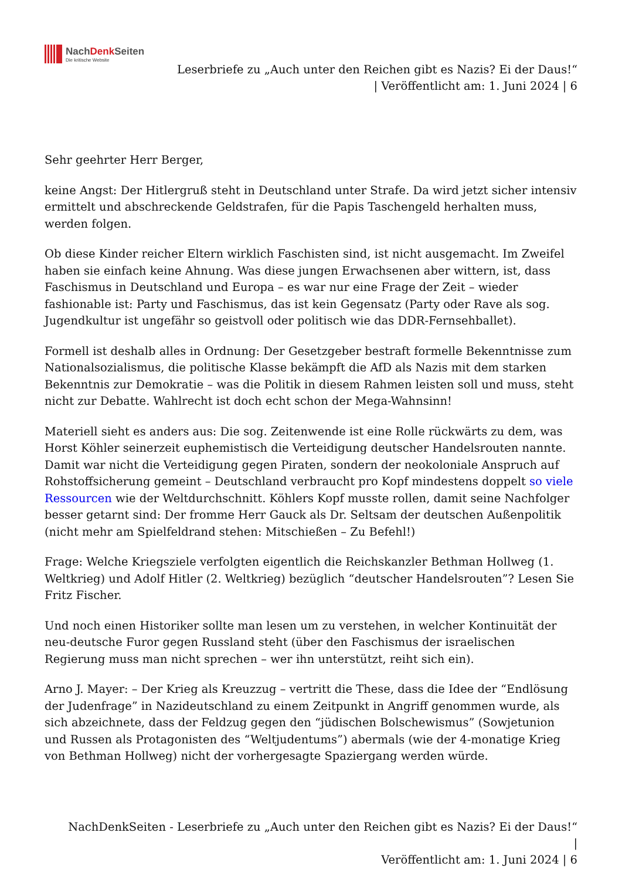NachDenk Seiten
Die kritische Website
Leserbriefe zu „Auch unter den Reichen gibt es Nazis? Ei der Daus!“
| Veröffentlicht am: 1. Juni 2024 | 6
Sehr geehrter Herr Berger,
keine Angst: Der Hitlergruß steht in Deutschland unter Strafe. Da wird jetzt sicher intensiv ermittelt und abschreckende Geldstrafen, für die Papis Taschengeld herhalten muss, werden folgen.
Ob diese Kinder reicher Eltern wirklich Faschisten sind, ist nicht ausgemacht. Im Zweifel haben sie einfach keine Ahnung. Was diese jungen Erwachsenen aber wittern, ist, dass Faschismus in Deutschland und Europa – es war nur eine Frage der Zeit – wieder fashionable ist: Party und Faschismus, das ist kein Gegensatz (Party oder Rave als sog. Jugendkultur ist ungefähr so geistvoll oder politisch wie das DDR-Fernsehballet).
Formell ist deshalb alles in Ordnung: Der Gesetzgeber bestraft formelle Bekenntnisse zum Nationalsozialismus, die politische Klasse bekämpft die AfD als Nazis mit dem starken Bekenntnis zur Demokratie – was die Politik in diesem Rahmen leisten soll und muss, steht nicht zur Debatte. Wahlrecht ist doch echt schon der Mega-Wahnsinn!
Materiell sieht es anders aus: Die sog. Zeitenwende ist eine Rolle rückwärts zu dem, was Horst Köhler seinerzeit euphemistisch die Verteidigung deutscher Handelsrouten nannte. Damit war nicht die Verteidigung gegen Piraten, sondern der neokoloniale Anspruch auf Rohstoffsicherung gemeint – Deutschland verbraucht pro Kopf mindestens doppelt so viele Ressourcen wie der Weltdurchschnitt. Köhlers Kopf musste rollen, damit seine Nachfolger besser getarnt sind: Der fromme Herr Gauck als Dr. Seltsam der deutschen Außenpolitik (nicht mehr am Spielfeldrand stehen: Mitschießen – Zu Befehl!)
Frage: Welche Kriegsziele verfolgten eigentlich die Reichskanzler Bethman Hollweg (1. Weltkrieg) und Adolf Hitler (2. Weltkrieg) bezüglich “deutscher Handelsrouten”? Lesen Sie Fritz Fischer.
Und noch einen Historiker sollte man lesen um zu verstehen, in welcher Kontinuität der neu-deutsche Furor gegen Russland steht (über den Faschismus der israelischen Regierung muss man nicht sprechen – wer ihn unterstützt, reiht sich ein).
Arno J. Mayer: – Der Krieg als Kreuzzug – vertritt die These, dass die Idee der “Endlösung der Judenfrage” in Nazideutschland zu einem Zeitpunkt in Angriff genommen wurde, als sich abzeichnete, dass der Feldzug gegen den “jüdischen Bolschewismus” (Sowjetunion und Russen als Protagonisten des “Weltjudentums”) abermals (wie der 4-monatige Krieg von Bethman Hollweg) nicht der vorhergesagte Spaziergang werden würde.
NachDenkSeiten - Leserbriefe zu „Auch unter den Reichen gibt es Nazis? Ei der Daus!“ |
Veröffentlicht am: 1. Juni 2024 | 6